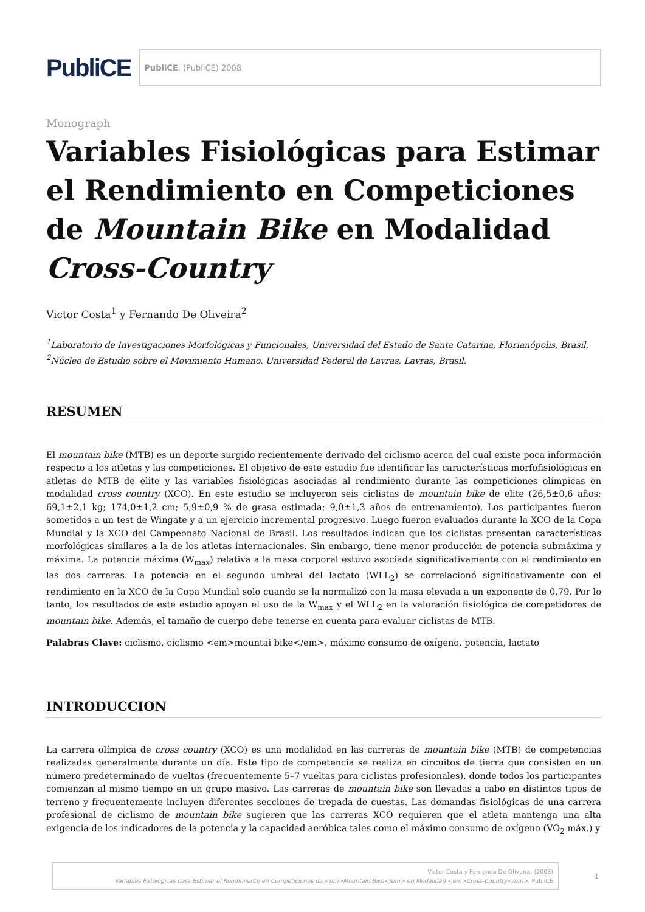PubliCE
PubliCE, (PubliCE) 2008
Monograph
Variables Fisiológicas para Estimar el Rendimiento en Competiciones de Mountain Bike en Modalidad Cross-Country
Victor Costa<sup>1</sup> y Fernando De Oliveira<sup>2</sup>
<sup>1</sup> Laboratorio de Investigaciones Morfológicas y Funcionales, Universidad del Estado de Santa Catarina, Florianópolis, Brasil.
<sup>2</sup> Núcleo de Estudio sobre el Movimiento Humano. Universidad Federal de Lavras, Lavras, Brasil.
RESUMEN
El mountain bike (MTB) es un deporte surgido recientemente derivado del ciclismo acerca del cual existe poca información respecto a los atletas y las competiciones. El objetivo de este estudio fue identificar las características morfofisiológicas en atletas de MTB de elite y las variables fisiológicas asociadas al rendimiento durante las competiciones olímpicas en modalidad cross country (XCO). En este estudio se incluyeron seis ciclistas de mountain bike de elite (26,5±0,6 años; 69,1±2,1 kg; 174,0±1,2 cm; 5,9±0,9 % de grasa estimada; 9,0±1,3 años de entrenamiento). Los participantes fueron sometidos a un test de Wingate y a un ejercicio incremental progresivo. Luego fueron evaluados durante la XCO de la Copa Mundial y la XCO del Campeonato Nacional de Brasil. Los resultados indican que los ciclistas presentan características morfológicas similares a la de los atletas internacionales. Sin embargo, tiene menor producción de potencia submáxima y máxima. La potencia máxima (W<sub>max</sub>) relativa a la masa corporal estuvo asociada significativamente con el rendimiento en las dos carreras. La potencia en el segundo umbral del lactato (WLL<sub>2</sub>) se correlacionó significativamente con el rendimiento en la XCO de la Copa Mundial solo cuando se la normalizó con la masa elevada a un exponente de 0,79. Por lo tanto, los resultados de este estudio apoyan el uso de la W<sub>max</sub> y el WLL<sub>2</sub> en la valoración fisiológica de competidores de mountain bike. Además, el tamaño de cuerpo debe tenerse en cuenta para evaluar ciclistas de MTB.
Palabras Clave: ciclismo, ciclismo <em>mountai bike</em>, máximo consumo de oxígeno, potencia, lactato
INTRODUCCION
La carrera olímpica de cross country (XCO) es una modalidad en las carreras de mountain bike (MTB) de competencias realizadas generalmente durante un día. Este tipo de competencia se realiza en circuitos de tierra que consisten en un número predeterminado de vueltas (frecuentemente 5–7 vueltas para ciclistas profesionales), donde todos los participantes comienzan al mismo tiempo en un grupo masivo. Las carreras de mountain bike son llevadas a cabo en distintos tipos de terreno y frecuentemente incluyen diferentes secciones de trepada de cuestas. Las demandas fisiológicas de una carrera profesional de ciclismo de mountain bike sugieren que las carreras XCO requieren que el atleta mantenga una alta exigencia de los indicadores de la potencia y la capacidad aeróbica tales como el máximo consumo de oxígeno (VO<sub>2</sub> máx.) y
Victor Costa y Fernando De Oliveira. (2008)
Variables Fisiológicas para Estimar el Rendimiento en Competiciones de <em>Mountain Bike</em> en Modalidad <em>Cross-Country</em>. PubliCE
1